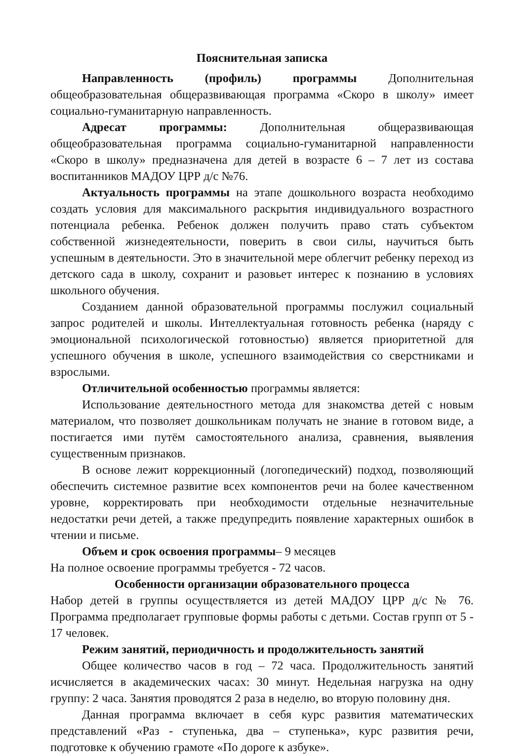Пояснительная записка
Направленность (профиль) программы Дополнительная общеобразовательная общеразвивающая программа «Скоро в школу» имеет социально-гуманитарную направленность.
Адресат программы: Дополнительная общеразвивающая общеобразовательная программа социально-гуманитарной направленности «Скоро в школу» предназначена для детей в возрасте 6 – 7 лет из состава воспитанников МАДОУ ЦРР д/с №76.
Актуальность программы на этапе дошкольного возраста необходимо создать условия для максимального раскрытия индивидуального возрастного потенциала ребенка. Ребенок должен получить право стать субъектом собственной жизнедеятельности, поверить в свои силы, научиться быть успешным в деятельности. Это в значительной мере облегчит ребенку переход из детского сада в школу, сохранит и разовьет интерес к познанию в условиях школьного обучения.
Созданием данной образовательной программы послужил социальный запрос родителей и школы. Интеллектуальная готовность ребенка (наряду с эмоциональной психологической готовностью) является приоритетной для успешного обучения в школе, успешного взаимодействия со сверстниками и взрослыми.
Отличительной особенностью программы является:
Использование деятельностного метода для знакомства детей с новым материалом, что позволяет дошкольникам получать не знание в готовом виде, а постигается ими путём самостоятельного анализа, сравнения, выявления существенным признаков.
В основе лежит коррекционный (логопедический) подход, позволяющий обеспечить системное развитие всех компонентов речи на более качественном уровне, корректировать при необходимости отдельные незначительные недостатки речи детей, а также предупредить появление характерных ошибок в чтении и письме.
Объем и срок освоения программы– 9 месяцев
На полное освоение программы требуется - 72 часов.
Особенности организации образовательного процесса
Набор детей в группы осуществляется из детей МАДОУ ЦРР д/с № 76. Программа предполагает групповые формы работы с детьми. Состав групп от 5 - 17 человек.
Режим занятий, периодичность и продолжительность занятий
Общее количество часов в год – 72 часа. Продолжительность занятий исчисляется в академических часах: 30 минут. Недельная нагрузка на одну группу: 2 часа. Занятия проводятся 2 раза в неделю, во вторую половину дня.
Данная программа включает в себя курс развития математических представлений «Раз - ступенька, два – ступенька», курс развития речи, подготовке к обучению грамоте «По дороге к азбуке».